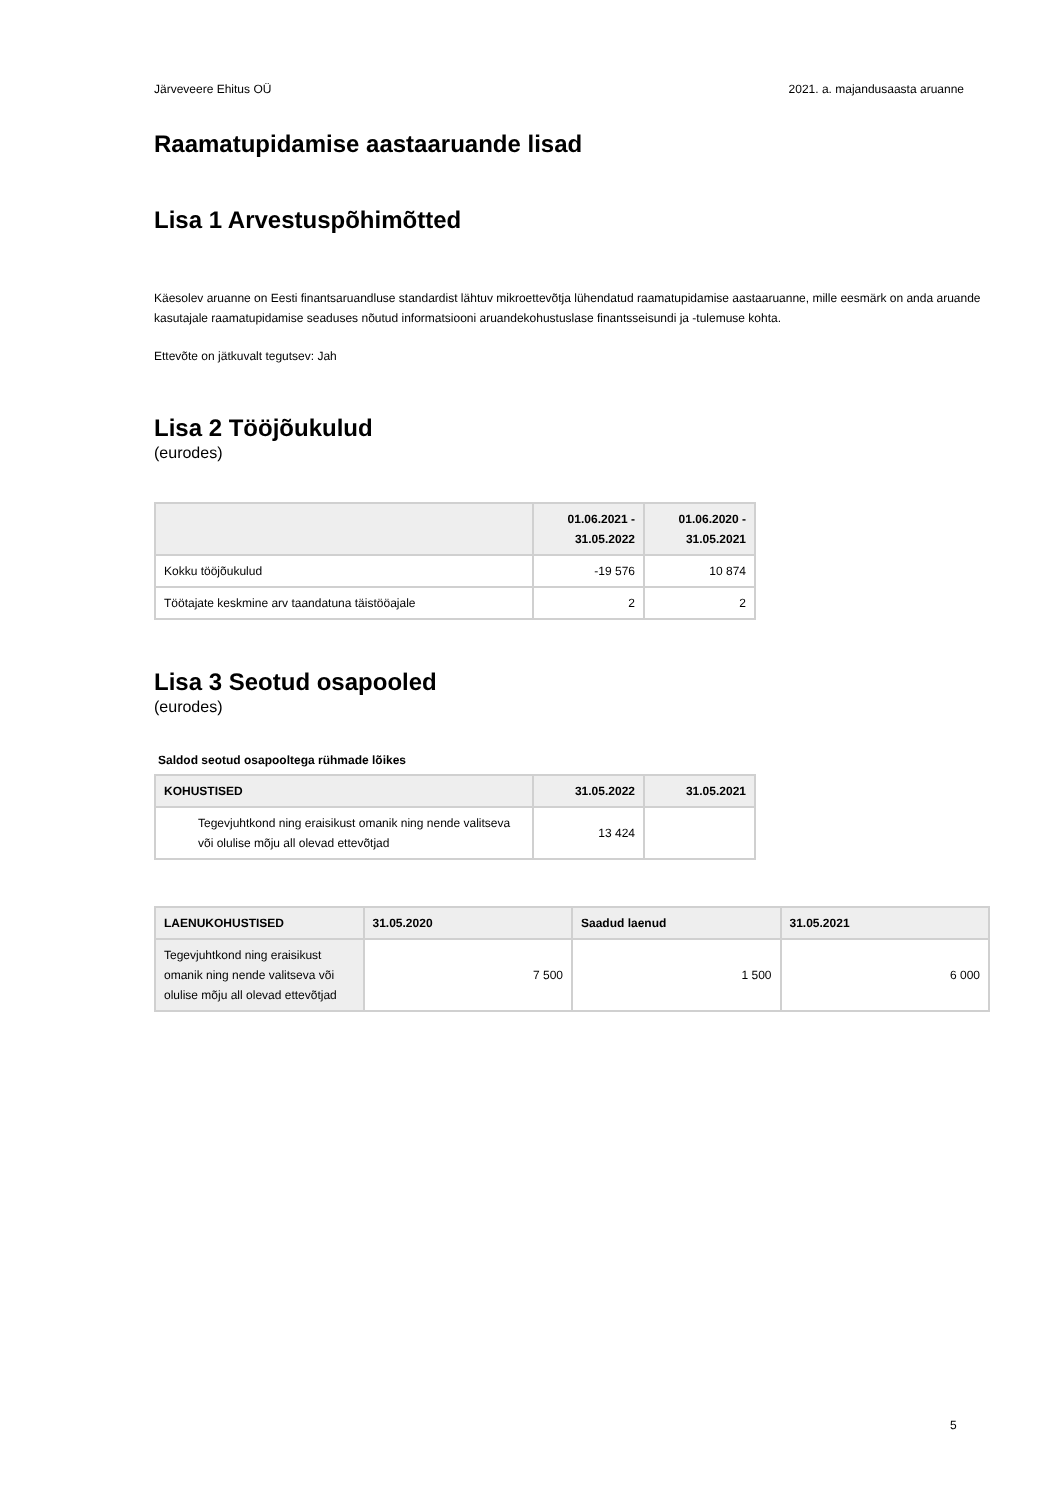Järveveere Ehitus OÜ 2021. a. majandusaasta aruanne
Raamatupidamise aastaaruande lisad
Lisa 1 Arvestuspõhimõtted
Käesolev aruanne on Eesti finantsaruandluse standardist lähtuv mikroettevõtja lühendatud raamatupidamise aastaaruanne, mille eesmärk on anda aruande kasutajale raamatupidamise seaduses nõutud informatsiooni aruandekohustuslase finantsseisundi ja -tulemuse kohta.
Ettevõte on jätkuvalt tegutsev: Jah
Lisa 2 Tööjõukulud
(eurodes)
| | 01.06.2021 - 31.05.2022 | 01.06.2020 - 31.05.2021 |
| --- | --- | --- |
| Kokku tööjõukulud | -19 576 | 10 874 |
| Töötajate keskmine arv taandatuna täistööajale | 2 | 2 |
Lisa 3 Seotud osapooled
(eurodes)
Saldod seotud osapooltega rühmade lõikes
| KOHUSTISED | 31.05.2022 | 31.05.2021 |
| --- | --- | --- |
| Tegevjuhtkond ning eraisikust omanik ning nende valitseva või olulise mõju all olevad ettevõtjad | 13 424 | |
| LAENUKOHUSTISED | 31.05.2020 | Saadud laenud | 31.05.2021 |
| --- | --- | --- | --- |
| Tegevjuhtkond ning eraisikust omanik ning nende valitseva või olulise mõju all olevad ettevõtjad | 7 500 | 1 500 | 6 000 |
5